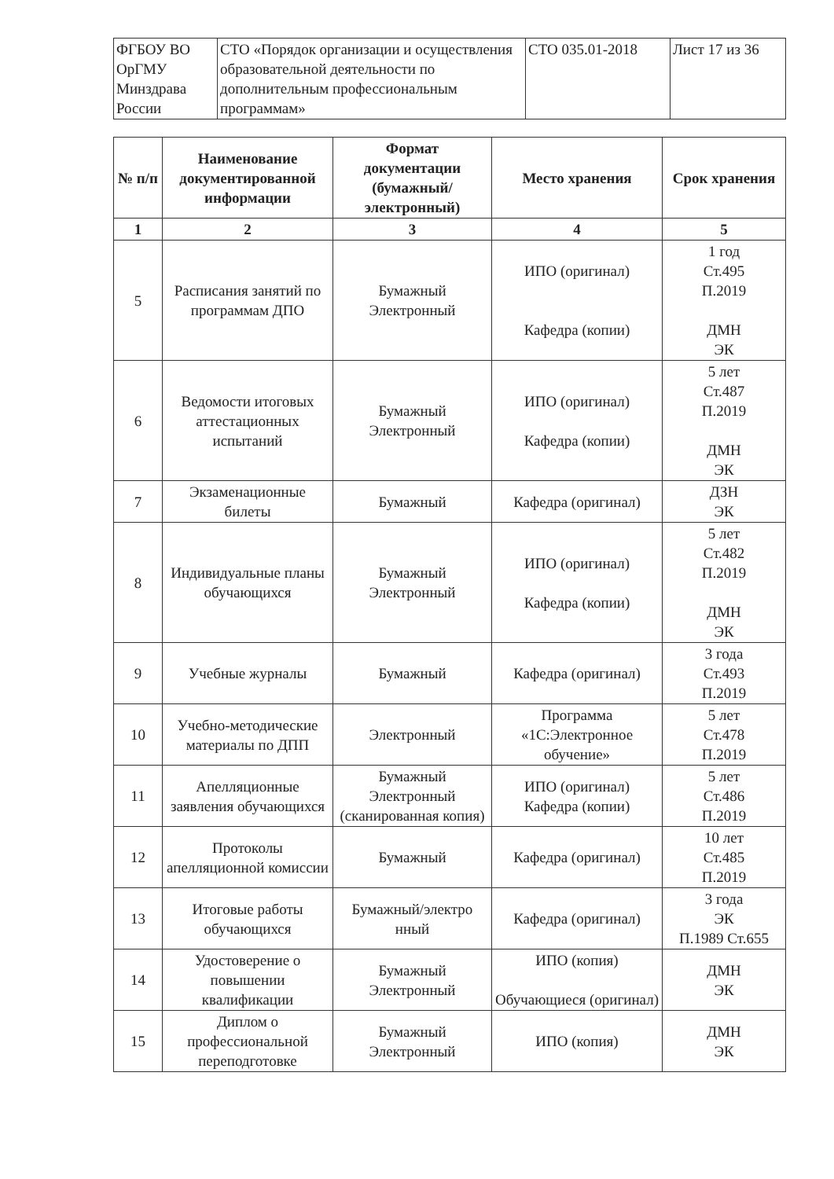| ФГБОУ ВО ОрГМУ Минздрава России | СТО «Порядок организации и осуществления образовательной деятельности по дополнительным профессиональным программам» | СТО 035.01-2018 | Лист 17 из 36 |
| № п/п | Наименование документированной информации | Формат документации (бумажный/ электронный) | Место хранения | Срок хранения |
| --- | --- | --- | --- | --- |
| 1 | 2 | 3 | 4 | 5 |
| 5 | Расписания занятий по программам ДПО | Бумажный Электронный | ИПО (оригинал) Кафедра (копии) | 1 год Ст.495 П.2019 ДМН ЭК |
| 6 | Ведомости итоговых аттестационных испытаний | Бумажный Электронный | ИПО (оригинал) Кафедра (копии) | 5 лет Ст.487 П.2019 ДМН ЭК |
| 7 | Экзаменационные билеты | Бумажный | Кафедра (оригинал) | ДЗН ЭК |
| 8 | Индивидуальные планы обучающихся | Бумажный Электронный | ИПО (оригинал) Кафедра (копии) | 5 лет Ст.482 П.2019 ДМН ЭК |
| 9 | Учебные журналы | Бумажный | Кафедра (оригинал) | 3 года Ст.493 П.2019 |
| 10 | Учебно-методические материалы по ДПП | Электронный | Программа «1С:Электронное обучение» | 5 лет Ст.478 П.2019 |
| 11 | Апелляционные заявления обучающихся | Бумажный Электронный (сканированная копия) | ИПО (оригинал) Кафедра (копии) | 5 лет Ст.486 П.2019 |
| 12 | Протоколы апелляционной комиссии | Бумажный | Кафедра (оригинал) | 10 лет Ст.485 П.2019 |
| 13 | Итоговые работы обучающихся | Бумажный/электро нный | Кафедра (оригинал) | 3 года ЭК П.1989 Ст.655 |
| 14 | Удостоверение о повышении квалификации | Бумажный Электронный | ИПО (копия) Обучающиеся (оригинал) | ДМН ЭК |
| 15 | Диплом о профессиональной переподготовке | Бумажный Электронный | ИПО (копия) | ДМН ЭК |